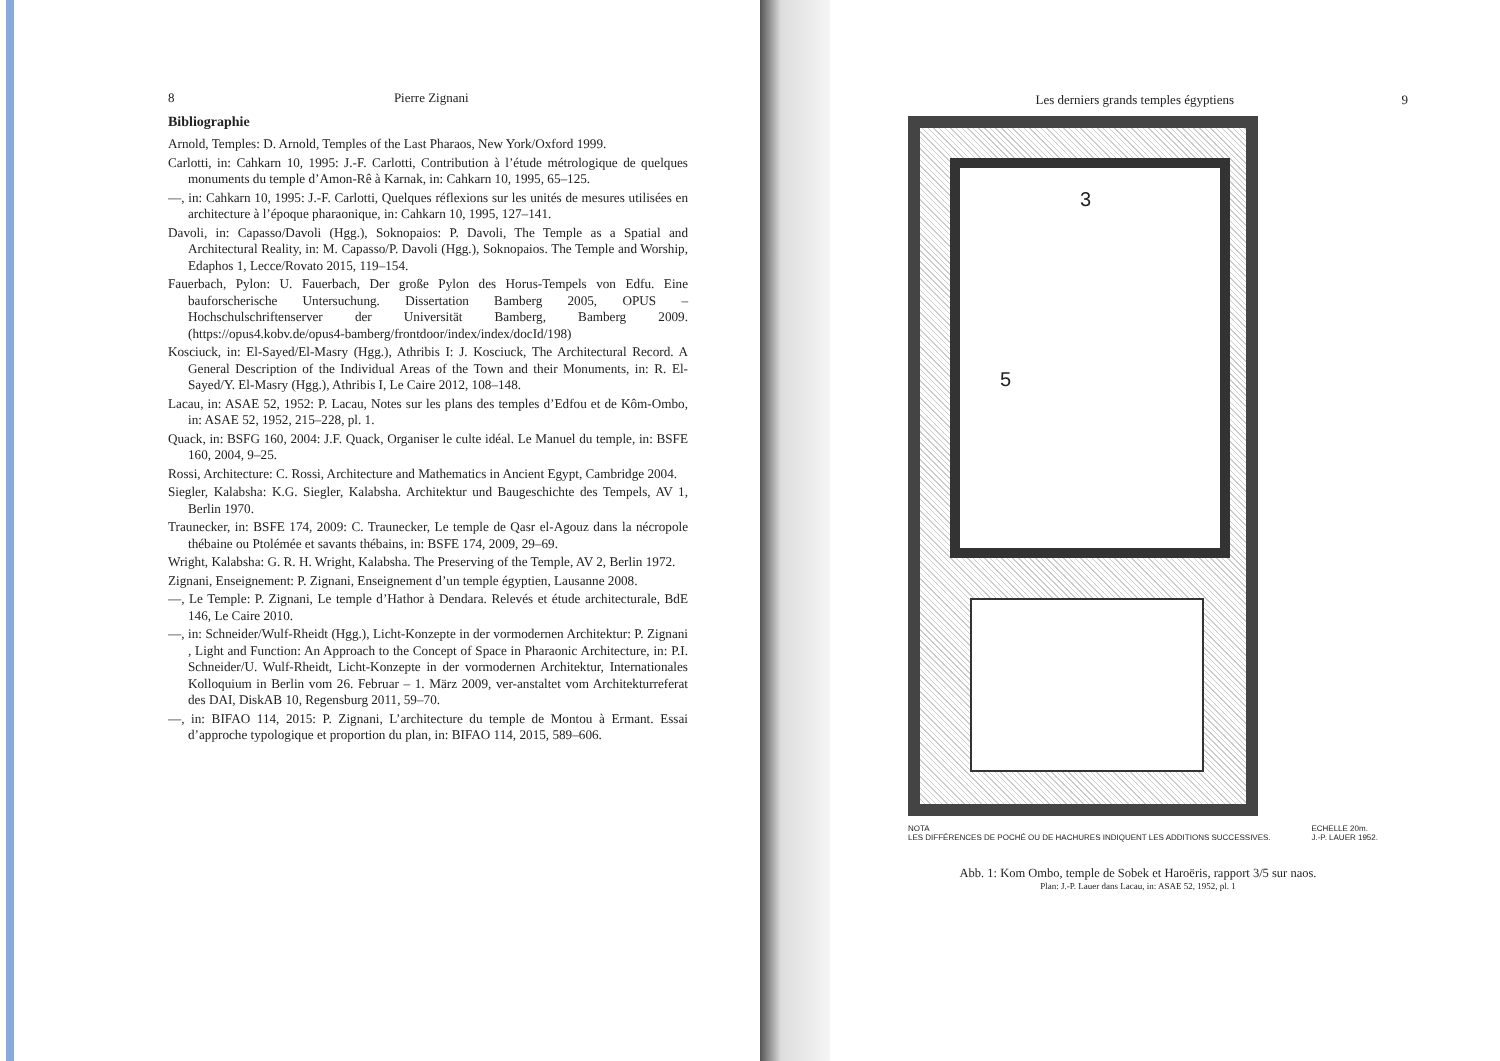8 Pierre Zignani
Bibliographie
Arnold, Temples: D. Arnold, Temples of the Last Pharaos, New York/Oxford 1999.
Carlotti, in: Cahkarn 10, 1995: J.-F. Carlotti, Contribution à l’étude métrologique de quelques monuments du temple d’Amon-Rê à Karnak, in: Cahkarn 10, 1995, 65–125.
—, in: Cahkarn 10, 1995: J.-F. Carlotti, Quelques réflexions sur les unités de mesures utilisées en architecture à l’époque pharaonique, in: Cahkarn 10, 1995, 127–141.
Davoli, in: Capasso/Davoli (Hgg.), Soknopaios: P. Davoli, The Temple as a Spatial and Architectural Reality, in: M. Capasso/P. Davoli (Hgg.), Soknopaios. The Temple and Worship, Edaphos 1, Lecce/Rovato 2015, 119–154.
Fauerbach, Pylon: U. Fauerbach, Der große Pylon des Horus-Tempels von Edfu. Eine bauforscherische Untersuchung. Dissertation Bamberg 2005, OPUS – Hochschulschriftenserver der Universität Bamberg, Bamberg 2009. (https://opus4.kobv.de/opus4-bamberg/frontdoor/index/index/docId/198)
Kosciuck, in: El-Sayed/El-Masry (Hgg.), Athribis I: J. Kosciuck, The Architectural Record. A General Description of the Individual Areas of the Town and their Monuments, in: R. El-Sayed/Y. El-Masry (Hgg.), Athribis I, Le Caire 2012, 108–148.
Lacau, in: ASAE 52, 1952: P. Lacau, Notes sur les plans des temples d’Edfou et de Kôm-Ombo, in: ASAE 52, 1952, 215–228, pl. 1.
Quack, in: BSFG 160, 2004: J.F. Quack, Organiser le culte idéal. Le Manuel du temple, in: BSFE 160, 2004, 9–25.
Rossi, Architecture: C. Rossi, Architecture and Mathematics in Ancient Egypt, Cambridge 2004.
Siegler, Kalabsha: K.G. Siegler, Kalabsha. Architektur und Baugeschichte des Tempels, AV 1, Berlin 1970.
Traunecker, in: BSFE 174, 2009: C. Traunecker, Le temple de Qasr el-Agouz dans la nécropole thébaine ou Ptolémée et savants thébains, in: BSFE 174, 2009, 29–69.
Wright, Kalabsha: G. R. H. Wright, Kalabsha. The Preserving of the Temple, AV 2, Berlin 1972.
Zignani, Enseignement: P. Zignani, Enseignement d’un temple égyptien, Lausanne 2008.
—, Le Temple: P. Zignani, Le temple d’Hathor à Dendara. Relevés et étude architecturale, BdE 146, Le Caire 2010.
—, in: Schneider/Wulf-Rheidt (Hgg.), Licht-Konzepte in der vormodernen Architektur: P. Zignani , Light and Function: An Approach to the Concept of Space in Pharaonic Architecture, in: P.I. Schneider/U. Wulf-Rheidt, Licht-Konzepte in der vormodernen Architektur, Internationales Kolloquium in Berlin vom 26. Februar – 1. März 2009, ver-anstaltet vom Architekturreferat des DAI, DiskAB 10, Regensburg 2011, 59–70.
—, in: BIFAO 114, 2015: P. Zignani, L’architecture du temple de Montou à Ermant. Essai d’approche typologique et proportion du plan, in: BIFAO 114, 2015, 589–606.
Les derniers grands temples égyptiens 9
3
5
NOTA
LES DIFFÉRENCES DE POCHÉ OU DE HACHURES INDIQUENT LES ADDITIONS SUCCESSIVES. ECHELLE 20m.
J.-P. LAUER 1952.
Abb. 1: Kom Ombo, temple de Sobek et Haroëris, rapport 3/5 sur naos.
Plan: J.-P. Lauer dans Lacau, in: ASAE 52, 1952, pl. 1